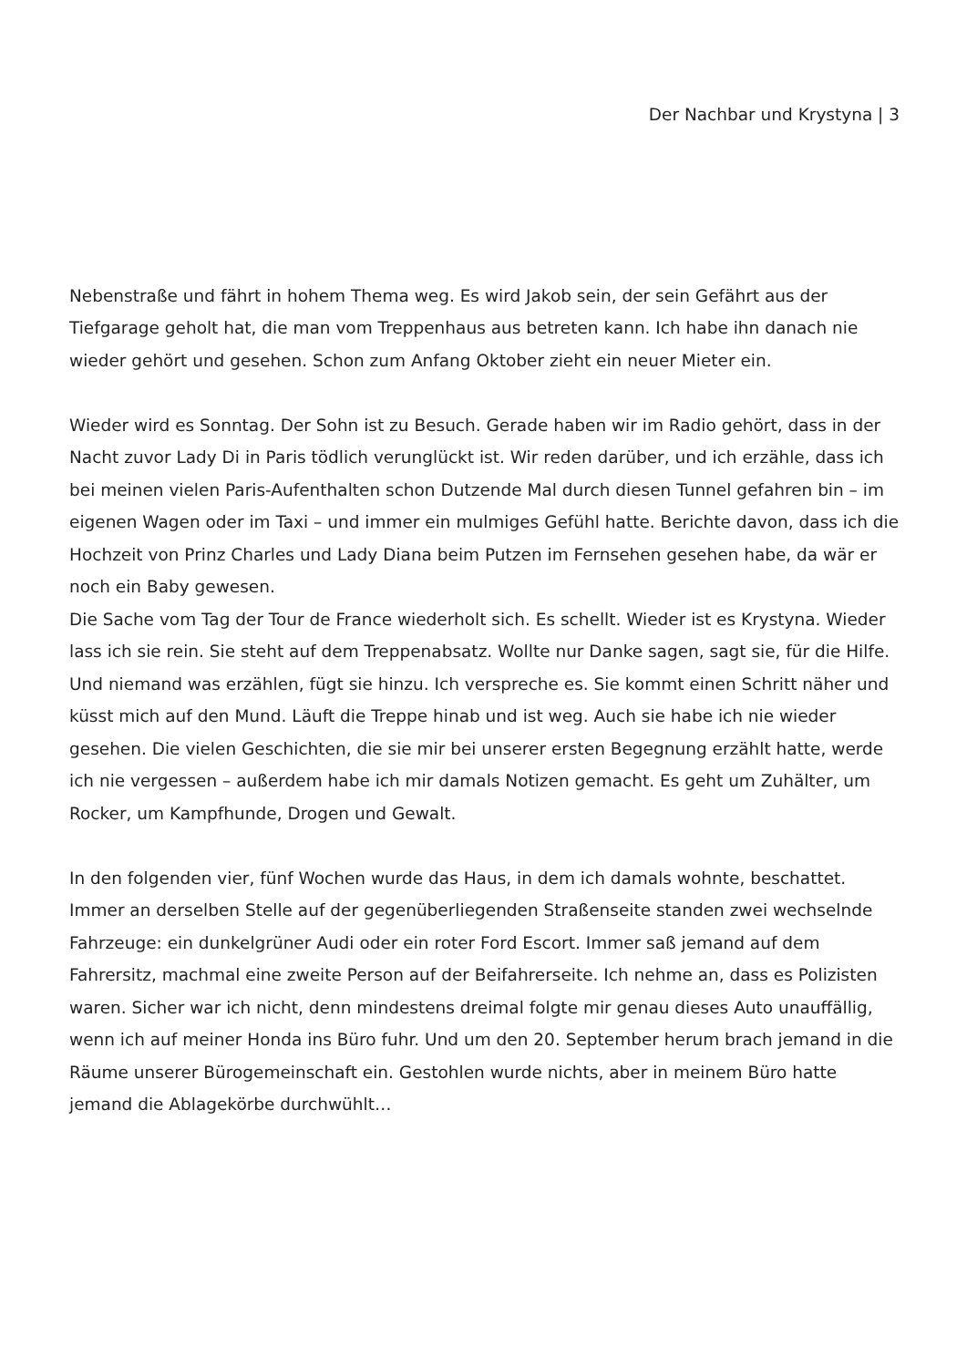Der Nachbar und Krystyna | 3
Nebenstraße und fährt in hohem Thema weg. Es wird Jakob sein, der sein Gefährt aus der Tiefgarage geholt hat, die man vom Treppenhaus aus betreten kann. Ich habe ihn danach nie wieder gehört und gesehen. Schon zum Anfang Oktober zieht ein neuer Mieter ein.
Wieder wird es Sonntag. Der Sohn ist zu Besuch. Gerade haben wir im Radio gehört, dass in der Nacht zuvor Lady Di in Paris tödlich verunglückt ist. Wir reden darüber, und ich erzähle, dass ich bei meinen vielen Paris-Aufenthalten schon Dutzende Mal durch diesen Tunnel gefahren bin – im eigenen Wagen oder im Taxi – und immer ein mulmiges Gefühl hatte. Berichte davon, dass ich die Hochzeit von Prinz Charles und Lady Diana beim Putzen im Fernsehen gesehen habe, da wär er noch ein Baby gewesen.
Die Sache vom Tag der Tour de France wiederholt sich. Es schellt. Wieder ist es Krystyna. Wieder lass ich sie rein. Sie steht auf dem Treppenabsatz. Wollte nur Danke sagen, sagt sie, für die Hilfe. Und niemand was erzählen, fügt sie hinzu. Ich verspreche es. Sie kommt einen Schritt näher und küsst mich auf den Mund. Läuft die Treppe hinab und ist weg. Auch sie habe ich nie wieder gesehen. Die vielen Geschichten, die sie mir bei unserer ersten Begegnung erzählt hatte, werde ich nie vergessen – außerdem habe ich mir damals Notizen gemacht. Es geht um Zuhälter, um Rocker, um Kampfhunde, Drogen und Gewalt.
In den folgenden vier, fünf Wochen wurde das Haus, in dem ich damals wohnte, beschattet. Immer an derselben Stelle auf der gegenüberliegenden Straßenseite standen zwei wechselnde Fahrzeuge: ein dunkelgrüner Audi oder ein roter Ford Escort. Immer saß jemand auf dem Fahrersitz, machmal eine zweite Person auf der Beifahrerseite. Ich nehme an, dass es Polizisten waren. Sicher war ich nicht, denn mindestens dreimal folgte mir genau dieses Auto unauffällig, wenn ich auf meiner Honda ins Büro fuhr. Und um den 20. September herum brach jemand in die Räume unserer Bürogemeinschaft ein. Gestohlen wurde nichts, aber in meinem Büro hatte jemand die Ablagekörbe durchwühlt…